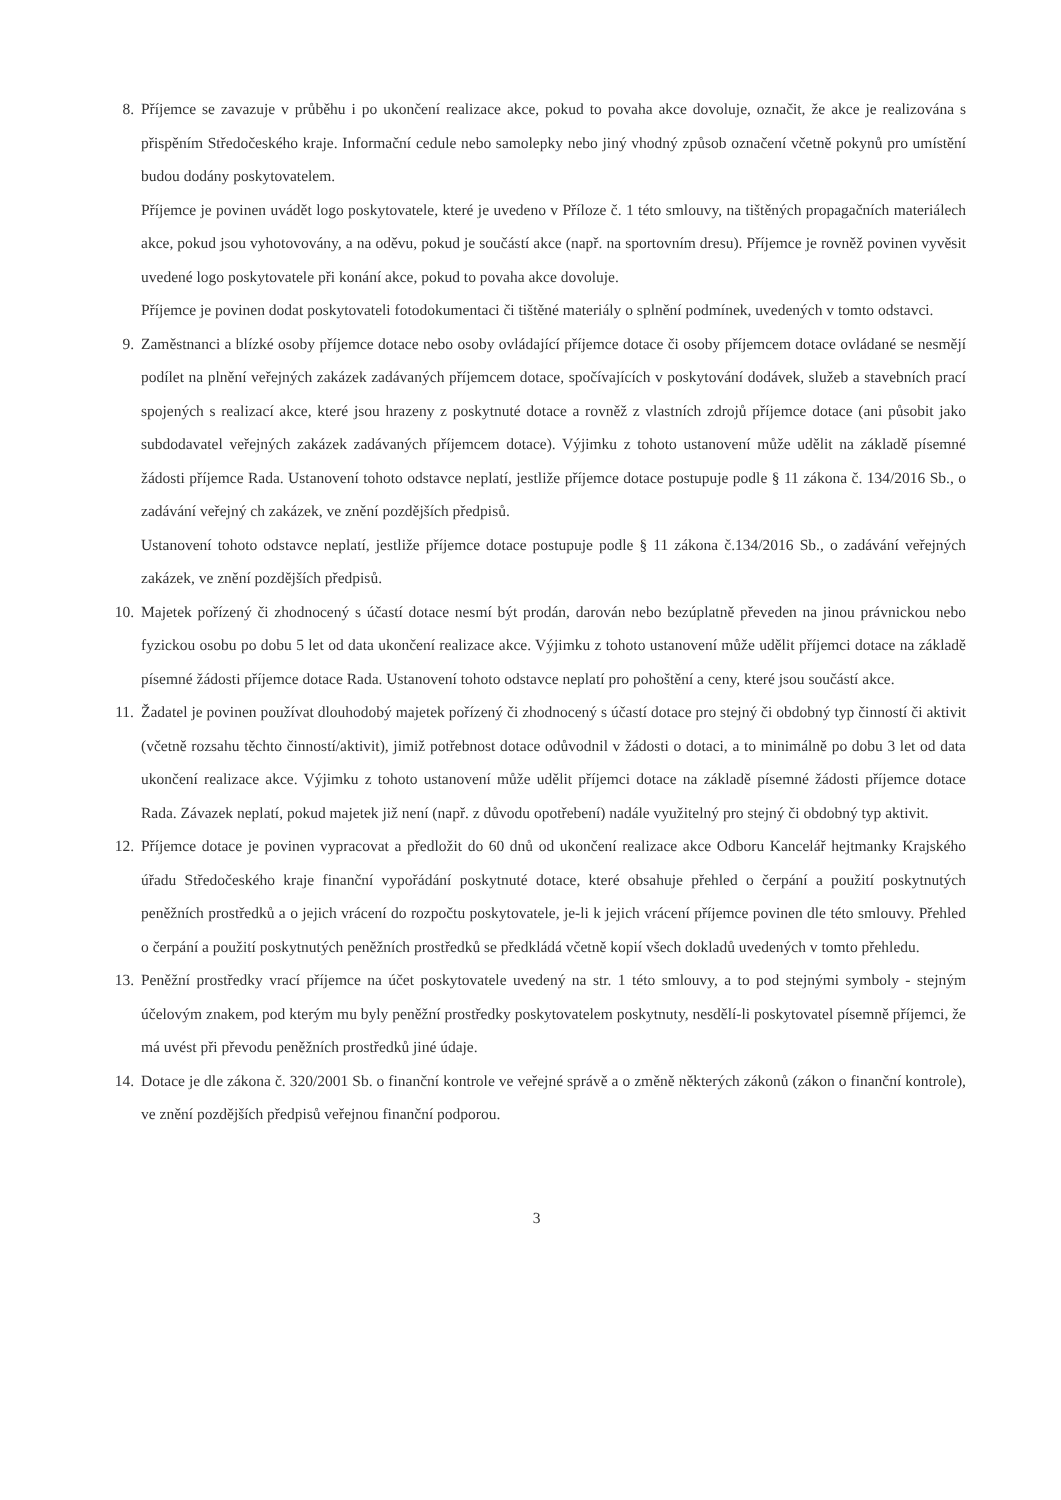8. Příjemce se zavazuje v průběhu i po ukončení realizace akce, pokud to povaha akce dovoluje, označit, že akce je realizována s přispěním Středočeského kraje. Informační cedule nebo samolepky nebo jiný vhodný způsob označení včetně pokynů pro umístění budou dodány poskytovatelem.
Příjemce je povinen uvádět logo poskytovatele, které je uvedeno v Příloze č. 1 této smlouvy, na tištěných propagačních materiálech akce, pokud jsou vyhotovovány, a na oděvu, pokud je součástí akce (např. na sportovním dresu). Příjemce je rovněž povinen vyvěsit uvedené logo poskytovatele při konání akce, pokud to povaha akce dovoluje.
Příjemce je povinen dodat poskytovateli fotodokumentaci či tištěné materiály o splnění podmínek, uvedených v tomto odstavci.
9. Zaměstnanci a blízké osoby příjemce dotace nebo osoby ovládající příjemce dotace či osoby příjemcem dotace ovládané se nesmějí podílet na plnění veřejných zakázek zadávaných příjemcem dotace, spočívajících v poskytování dodávek, služeb a stavebních prací spojených s realizací akce, které jsou hrazeny z poskytnuté dotace a rovněž z vlastních zdrojů příjemce dotace (ani působit jako subdodavatel veřejných zakázek zadávaných příjemcem dotace). Výjimku z tohoto ustanovení může udělit na základě písemné žádosti příjemce Rada. Ustanovení tohoto odstavce neplatí, jestliže příjemce dotace postupuje podle § 11 zákona č. 134/2016 Sb., o zadávání veřejný ch zakázek, ve znění pozdějších předpisů.
Ustanovení tohoto odstavce neplatí, jestliže příjemce dotace postupuje podle § 11 zákona č.134/2016 Sb., o zadávání veřejných zakázek, ve znění pozdějších předpisů.
10.
Majetek pořízený či zhodnocený s účastí dotace nesmí být prodán, darován nebo bezúplatně převeden na jinou právnickou nebo fyzickou osobu po dobu 5 let od data ukončení realizace akce. Výjimku z tohoto ustanovení může udělit příjemci dotace na základě písemné žádosti příjemce dotace Rada. Ustanovení tohoto odstavce neplatí pro pohoštění a ceny, které jsou součástí akce.
11.
Žadatel je povinen používat dlouhodobý majetek pořízený či zhodnocený s účastí dotace pro stejný či obdobný typ činností či aktivit (včetně rozsahu těchto činností/aktivit), jimiž potřebnost dotace odůvodnil v žádosti o dotaci, a to minimálně po dobu 3 let od data ukončení realizace akce. Výjimku z tohoto ustanovení může udělit příjemci dotace na základě písemné žádosti příjemce dotace Rada. Závazek neplatí, pokud majetek již není (např. z důvodu opotřebení) nadále využitelný pro stejný či obdobný typ aktivit.
12.
Příjemce dotace je povinen vypracovat a předložit do 60 dnů od ukončení realizace akce Odboru Kancelář hejtmanky Krajského úřadu Středočeského kraje finanční vypořádání poskytnuté dotace, které obsahuje přehled o čerpání a použití poskytnutých peněžních prostředků a o jejich vrácení do rozpočtu poskytovatele, je-li k jejich vrácení příjemce povinen dle této smlouvy. Přehled o čerpání a použití poskytnutých peněžních prostředků se předkládá včetně kopií všech dokladů uvedených v tomto přehledu.
13.
Peněžní prostředky vrací příjemce na účet poskytovatele uvedený na str. 1 této smlouvy, a to pod stejnými symboly - stejným účelovým znakem, pod kterým mu byly peněžní prostředky poskytovatelem poskytnuty, nesdělí-li poskytovatel písemně příjemci, že má uvést při převodu peněžních prostředků jiné údaje.
14.
Dotace je dle zákona č. 320/2001 Sb. o finanční kontrole ve veřejné správě a o změně některých zákonů (zákon o finanční kontrole), ve znění pozdějších předpisů veřejnou finanční podporou.
3